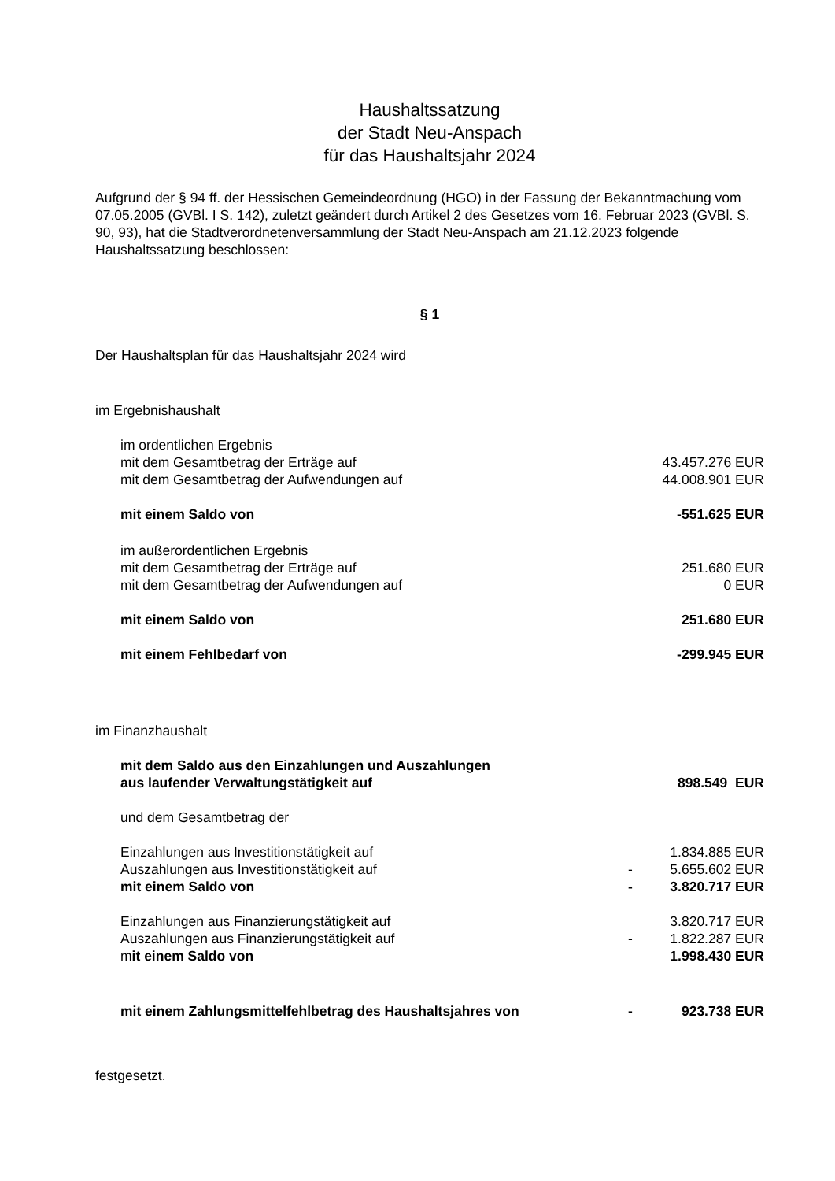Haushaltssatzung
der Stadt Neu-Anspach
für das Haushaltsjahr 2024
Aufgrund der § 94 ff. der Hessischen Gemeindeordnung (HGO) in der Fassung der Bekanntmachung vom 07.05.2005 (GVBl. I S. 142), zuletzt geändert durch Artikel 2 des Gesetzes vom 16. Februar 2023 (GVBl. S. 90, 93), hat die Stadtverordnetenversammlung der Stadt Neu-Anspach am 21.12.2023 folgende Haushaltssatzung beschlossen:
§ 1
Der Haushaltsplan für das Haushaltsjahr 2024 wird
im Ergebnishaushalt
| im ordentlichen Ergebnis | | |
| mit dem Gesamtbetrag der Erträge auf | | 43.457.276 EUR |
| mit dem Gesamtbetrag der Aufwendungen auf | | 44.008.901 EUR |
| mit einem Saldo von | | -551.625 EUR |
| im außerordentlichen Ergebnis | | |
| mit dem Gesamtbetrag der Erträge auf | | 251.680 EUR |
| mit dem Gesamtbetrag der Aufwendungen auf | | 0 EUR |
| mit einem Saldo von | | 251.680 EUR |
| mit einem Fehlbedarf von | | -299.945 EUR |
im Finanzhaushalt
| mit dem Saldo aus den Einzahlungen und Auszahlungen aus laufender Verwaltungstätigkeit auf | | 898.549 EUR |
| und dem Gesamtbetrag der | | |
| Einzahlungen aus Investitionstätigkeit auf | | 1.834.885 EUR |
| Auszahlungen aus Investitionstätigkeit auf | - | 5.655.602 EUR |
| mit einem Saldo von | - | 3.820.717 EUR |
| Einzahlungen aus Finanzierungstätigkeit auf | | 3.820.717 EUR |
| Auszahlungen aus Finanzierungstätigkeit auf | - | 1.822.287 EUR |
| m it einem Saldo von | | 1.998.430 EUR |
| mit einem Zahlungsmittelfehlbetrag des Haushaltsjahres von | - | 923.738 EUR |
festgesetzt.